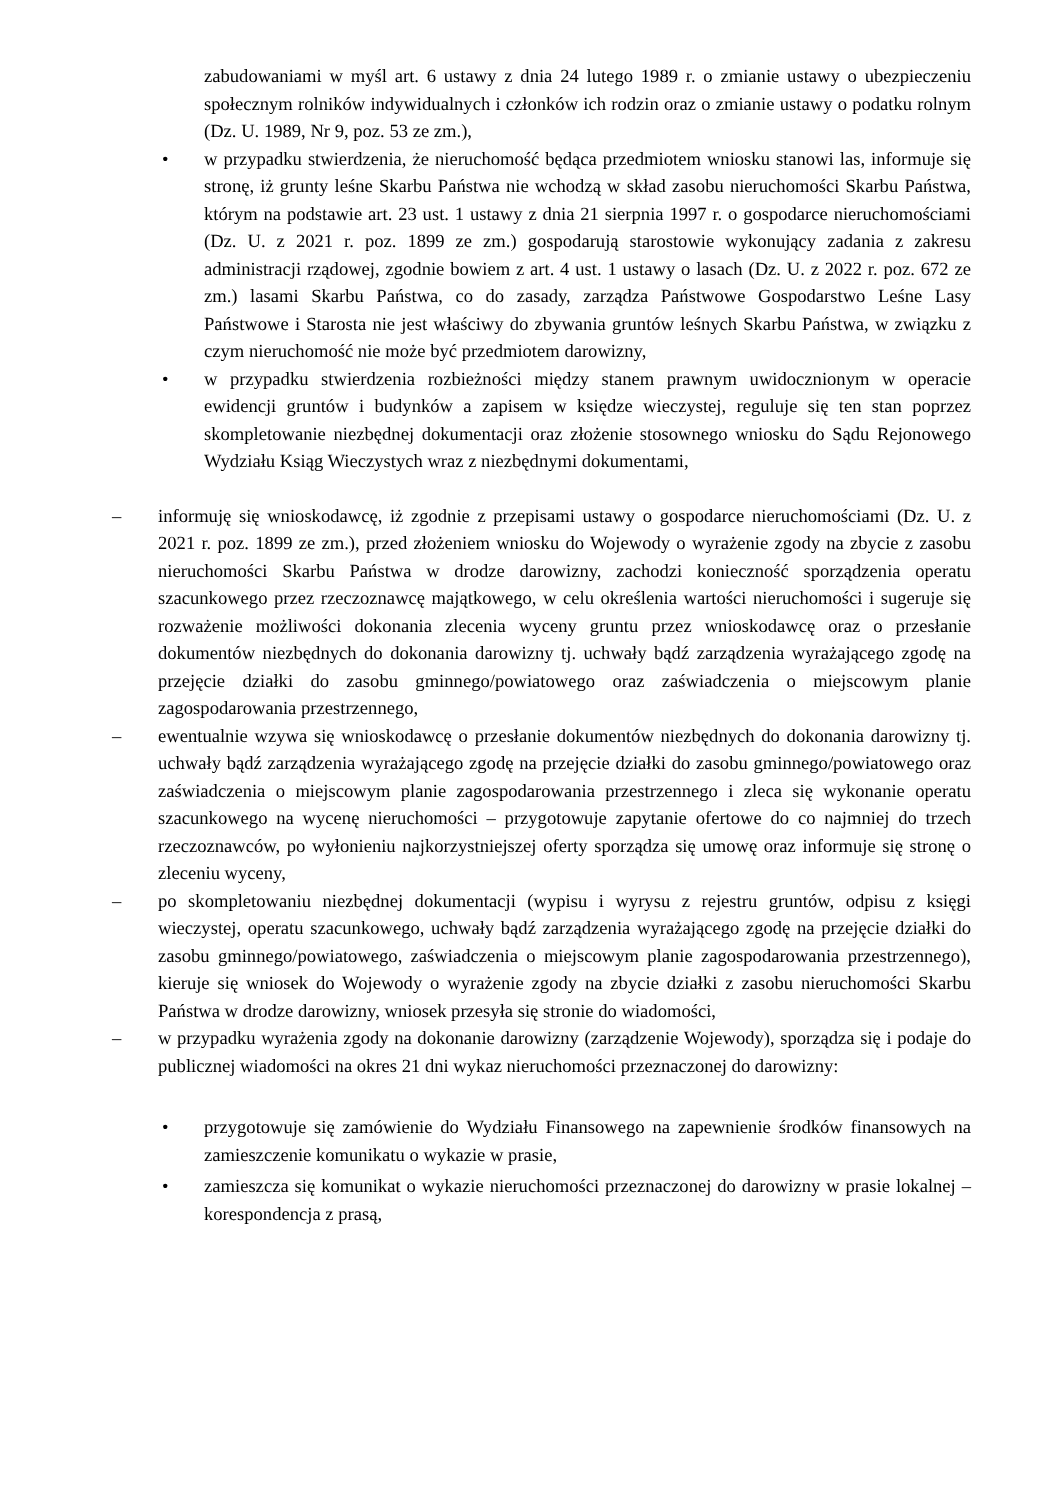zabudowaniami w myśl art. 6 ustawy z dnia 24 lutego 1989 r. o zmianie ustawy o ubezpieczeniu społecznym rolników indywidualnych i członków ich rodzin oraz o zmianie ustawy o podatku rolnym (Dz. U. 1989, Nr 9, poz. 53 ze zm.),
• w przypadku stwierdzenia, że nieruchomość będąca przedmiotem wniosku stanowi las, informuje się stronę, iż grunty leśne Skarbu Państwa nie wchodzą w skład zasobu nieruchomości Skarbu Państwa, którym na podstawie art. 23 ust. 1 ustawy z dnia 21 sierpnia 1997 r. o gospodarce nieruchomościami (Dz. U. z 2021 r. poz. 1899 ze zm.) gospodarują starostowie wykonujący zadania z zakresu administracji rządowej, zgodnie bowiem z art. 4 ust. 1 ustawy o lasach (Dz. U. z 2022 r. poz. 672 ze zm.) lasami Skarbu Państwa, co do zasady, zarządza Państwowe Gospodarstwo Leśne Lasy Państwowe i Starosta nie jest właściwy do zbywania gruntów leśnych Skarbu Państwa, w związku z czym nieruchomość nie może być przedmiotem darowizny,
• w przypadku stwierdzenia rozbieżności między stanem prawnym uwidocznionym w operacie ewidencji gruntów i budynków a zapisem w księdze wieczystej, reguluje się ten stan poprzez skompletowanie niezbędnej dokumentacji oraz złożenie stosownego wniosku do Sądu Rejonowego Wydziału Ksiąg Wieczystych wraz z niezbędnymi dokumentami,
– informuję się wnioskodawcę, iż zgodnie z przepisami ustawy o gospodarce nieruchomościami (Dz. U. z 2021 r. poz. 1899 ze zm.), przed złożeniem wniosku do Wojewody o wyrażenie zgody na zbycie z zasobu nieruchomości Skarbu Państwa w drodze darowizny, zachodzi konieczność sporządzenia operatu szacunkowego przez rzeczoznawcę majątkowego, w celu określenia wartości nieruchomości i sugeruje się rozważenie możliwości dokonania zlecenia wyceny gruntu przez wnioskodawcę oraz o przesłanie dokumentów niezbędnych do dokonania darowizny tj. uchwały bądź zarządzenia wyrażającego zgodę na przejęcie działki do zasobu gminnego/powiatowego oraz zaświadczenia o miejscowym planie zagospodarowania przestrzennego,
– ewentualnie wzywa się wnioskodawcę o przesłanie dokumentów niezbędnych do dokonania darowizny tj. uchwały bądź zarządzenia wyrażającego zgodę na przejęcie działki do zasobu gminnego/powiatowego oraz zaświadczenia o miejscowym planie zagospodarowania przestrzennego i zleca się wykonanie operatu szacunkowego na wycenę nieruchomości – przygotowuje zapytanie ofertowe do co najmniej do trzech rzeczoznawców, po wyłonieniu najkorzystniejszej oferty sporządza się umowę oraz informuje się stronę o zleceniu wyceny,
– po skompletowaniu niezbędnej dokumentacji (wypisu i wyrysu z rejestru gruntów, odpisu z księgi wieczystej, operatu szacunkowego, uchwały bądź zarządzenia wyrażającego zgodę na przejęcie działki do zasobu gminnego/powiatowego, zaświadczenia o miejscowym planie zagospodarowania przestrzennego), kieruje się wniosek do Wojewody o wyrażenie zgody na zbycie działki z zasobu nieruchomości Skarbu Państwa w drodze darowizny, wniosek przesyła się stronie do wiadomości,
– w przypadku wyrażenia zgody na dokonanie darowizny (zarządzenie Wojewody), sporządza się i podaje do publicznej wiadomości na okres 21 dni wykaz nieruchomości przeznaczonej do darowizny:
• przygotowuje się zamówienie do Wydziału Finansowego na zapewnienie środków finansowych na zamieszczenie komunikatu o wykazie w prasie,
• zamieszcza się komunikat o wykazie nieruchomości przeznaczonej do darowizny w prasie lokalnej – korespondencja z prasą,